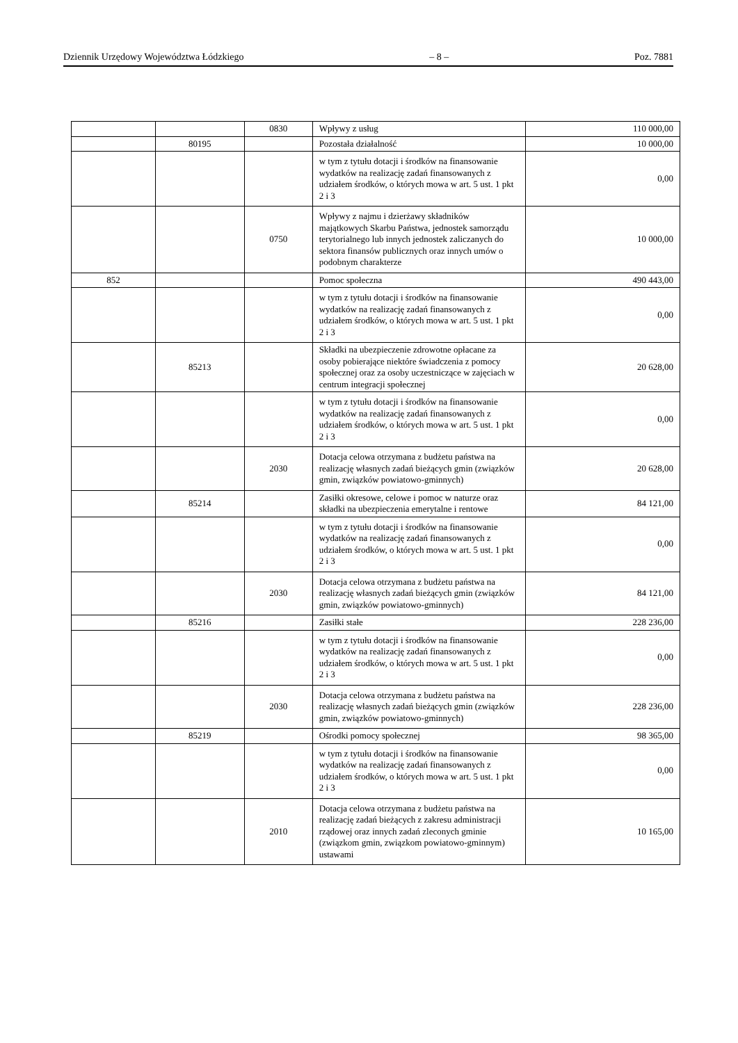Dziennik Urzędowy Województwa Łódzkiego – 8 – Poz. 7881
| | | 0830 | Wpływy z usług | 110 000,00 |
| | 80195 | | Pozostała działalność | 10 000,00 |
| | | | w tym z tytułu dotacji i środków na finansowanie wydatków na realizację zadań finansowanych z udziałem środków, o których mowa w art. 5 ust. 1 pkt 2 i 3 | 0,00 |
| | | 0750 | Wpływy z najmu i dzierżawy składników majątkowych Skarbu Państwa, jednostek samorządu terytorialnego lub innych jednostek zaliczanych do sektora finansów publicznych oraz innych umów o podobnym charakterze | 10 000,00 |
| 852 | | | Pomoc społeczna | 490 443,00 |
| | | | w tym z tytułu dotacji i środków na finansowanie wydatków na realizację zadań finansowanych z udziałem środków, o których mowa w art. 5 ust. 1 pkt 2 i 3 | 0,00 |
| | 85213 | | Składki na ubezpieczenie zdrowotne opłacane za osoby pobierające niektóre świadczenia z pomocy społecznej oraz za osoby uczestniczące w zajęciach w centrum integracji społecznej | 20 628,00 |
| | | | w tym z tytułu dotacji i środków na finansowanie wydatków na realizację zadań finansowanych z udziałem środków, o których mowa w art. 5 ust. 1 pkt 2 i 3 | 0,00 |
| | | 2030 | Dotacja celowa otrzymana z budżetu państwa na realizację własnych zadań bieżących gmin (związków gmin, związków powiatowo-gminnych) | 20 628,00 |
| | 85214 | | Zasiłki okresowe, celowe i pomoc w naturze oraz składki na ubezpieczenia emerytalne i rentowe | 84 121,00 |
| | | | w tym z tytułu dotacji i środków na finansowanie wydatków na realizację zadań finansowanych z udziałem środków, o których mowa w art. 5 ust. 1 pkt 2 i 3 | 0,00 |
| | | 2030 | Dotacja celowa otrzymana z budżetu państwa na realizację własnych zadań bieżących gmin (związków gmin, związków powiatowo-gminnych) | 84 121,00 |
| | 85216 | | Zasiłki stałe | 228 236,00 |
| | | | w tym z tytułu dotacji i środków na finansowanie wydatków na realizację zadań finansowanych z udziałem środków, o których mowa w art. 5 ust. 1 pkt 2 i 3 | 0,00 |
| | | 2030 | Dotacja celowa otrzymana z budżetu państwa na realizację własnych zadań bieżących gmin (związków gmin, związków powiatowo-gminnych) | 228 236,00 |
| | 85219 | | Ośrodki pomocy społecznej | 98 365,00 |
| | | | w tym z tytułu dotacji i środków na finansowanie wydatków na realizację zadań finansowanych z udziałem środków, o których mowa w art. 5 ust. 1 pkt 2 i 3 | 0,00 |
| | | 2010 | Dotacja celowa otrzymana z budżetu państwa na realizację zadań bieżących z zakresu administracji rządowej oraz innych zadań zleconych gminie (związkom gmin, związkom powiatowo-gminnym) ustawami | 10 165,00 |